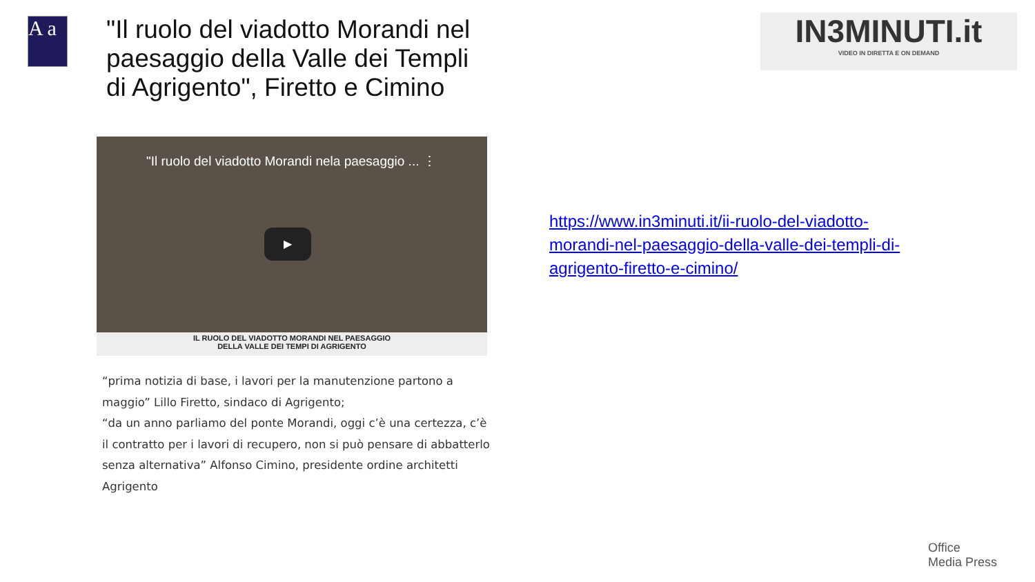A a
"Il ruolo del viadotto Morandi nel paesaggio della Valle dei Templi di Agrigento", Firetto e Cimino
"Il ruolo del viadotto Morandi nela paesaggio ... ⋮
▶
IL RUOLO DEL VIADOTTO MORANDI NEL PAESAGGIO
DELLA VALLE DEI TEMPI DI AGRIGENTO
“prima notizia di base, i lavori per la manutenzione partono a maggio” Lillo Firetto, sindaco di Agrigento;
“da un anno parliamo del ponte Morandi, oggi c’è una certezza, c’è il contratto per i lavori di recupero, non si può pensare di abbatterlo senza alternativa” Alfonso Cimino, presidente ordine architetti Agrigento
IN3MINUTI.it
VIDEO IN DIRETTA E ON DEMAND
https://www.in3minuti.it/ii-ruolo-del-viadotto-morandi-nel-paesaggio-della-valle-dei-templi-di-agrigento-firetto-e-cimino/
Office
Media Press